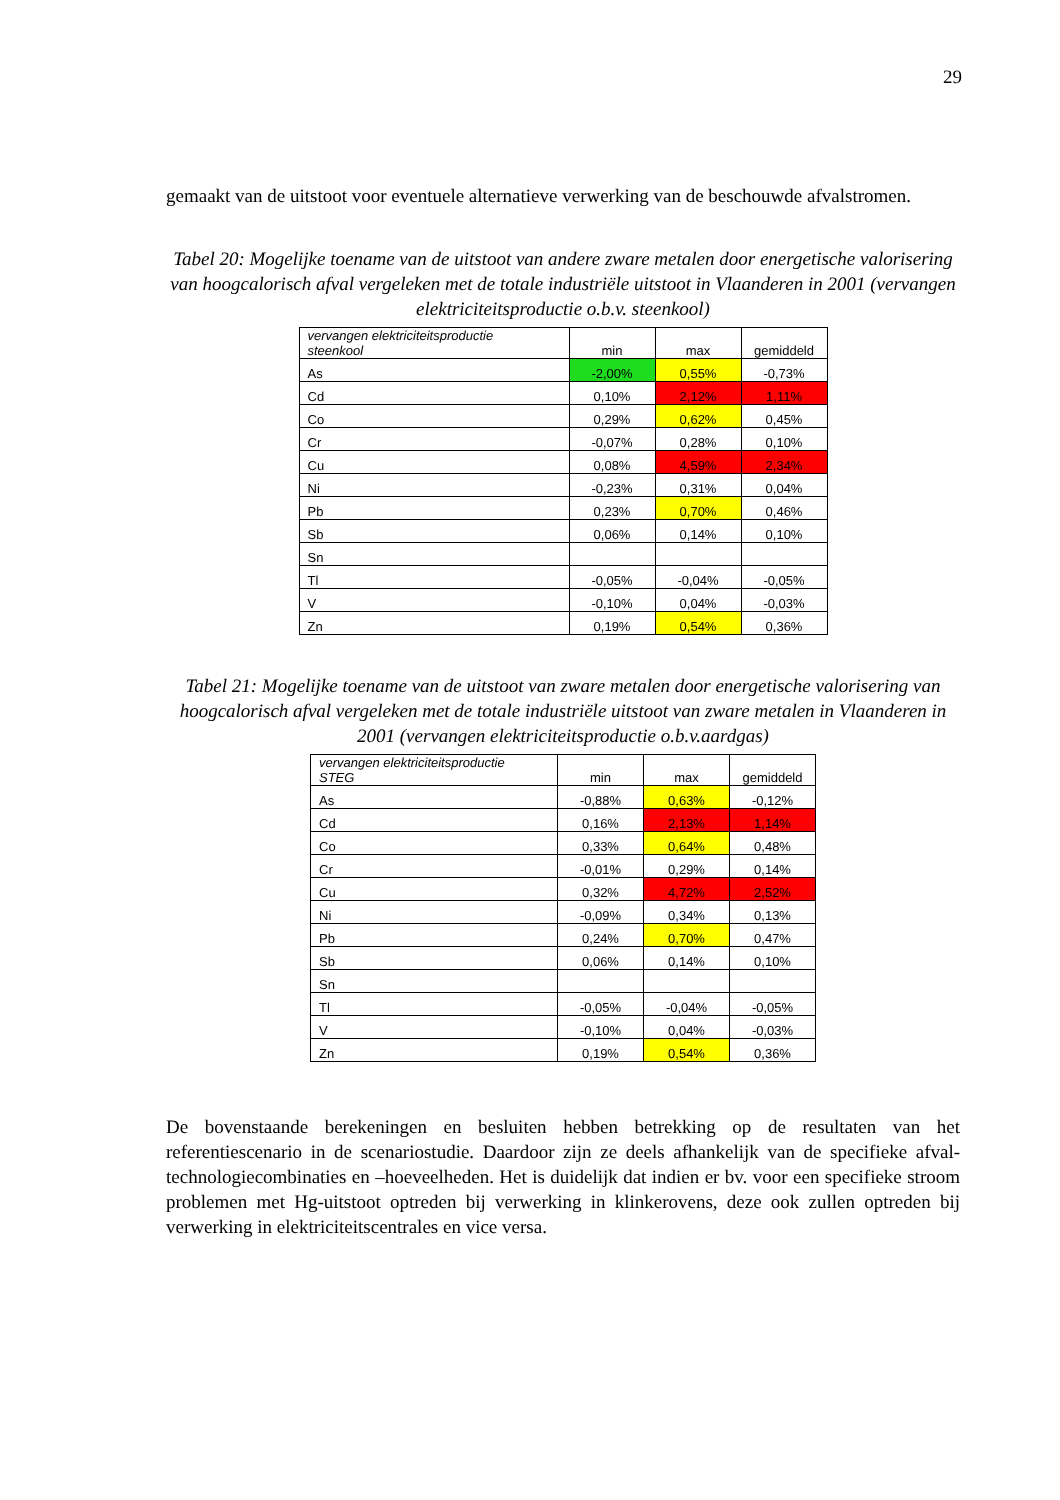29
gemaakt van de uitstoot voor eventuele alternatieve verwerking van de beschouwde afvalstromen.
Tabel 20: Mogelijke toename van de uitstoot van andere zware metalen door energetische valorisering van hoogcalorisch afval vergeleken met de totale industriële uitstoot in Vlaanderen in 2001 (vervangen elektriciteitsproductie o.b.v. steenkool)
| vervangen elektriciteitsproductie steenkool | min | max | gemiddeld |
| --- | --- | --- | --- |
| As | -2,00% | 0,55% | -0,73% |
| Cd | 0,10% | 2,12% | 1,11% |
| Co | 0,29% | 0,62% | 0,45% |
| Cr | -0,07% | 0,28% | 0,10% |
| Cu | 0,08% | 4,59% | 2,34% |
| Ni | -0,23% | 0,31% | 0,04% |
| Pb | 0,23% | 0,70% | 0,46% |
| Sb | 0,06% | 0,14% | 0,10% |
| Sn | | | |
| Tl | -0,05% | -0,04% | -0,05% |
| V | -0,10% | 0,04% | -0,03% |
| Zn | 0,19% | 0,54% | 0,36% |
Tabel 21: Mogelijke toename van de uitstoot van zware metalen door energetische valorisering van hoogcalorisch afval vergeleken met de totale industriële uitstoot van zware metalen in Vlaanderen in 2001 (vervangen elektriciteitsproductie o.b.v.aardgas)
| vervangen elektriciteitsproductie STEG | min | max | gemiddeld |
| --- | --- | --- | --- |
| As | -0,88% | 0,63% | -0,12% |
| Cd | 0,16% | 2,13% | 1,14% |
| Co | 0,33% | 0,64% | 0,48% |
| Cr | -0,01% | 0,29% | 0,14% |
| Cu | 0,32% | 4,72% | 2,52% |
| Ni | -0,09% | 0,34% | 0,13% |
| Pb | 0,24% | 0,70% | 0,47% |
| Sb | 0,06% | 0,14% | 0,10% |
| Sn | | | |
| Tl | -0,05% | -0,04% | -0,05% |
| V | -0,10% | 0,04% | -0,03% |
| Zn | 0,19% | 0,54% | 0,36% |
De bovenstaande berekeningen en besluiten hebben betrekking op de resultaten van het referentiescenario in de scenariostudie. Daardoor zijn ze deels afhankelijk van de specifieke afval-technologiecombinaties en –hoeveelheden. Het is duidelijk dat indien er bv. voor een specifieke stroom problemen met Hg-uitstoot optreden bij verwerking in klinkerovens, deze ook zullen optreden bij verwerking in elektriciteitscentrales en vice versa.